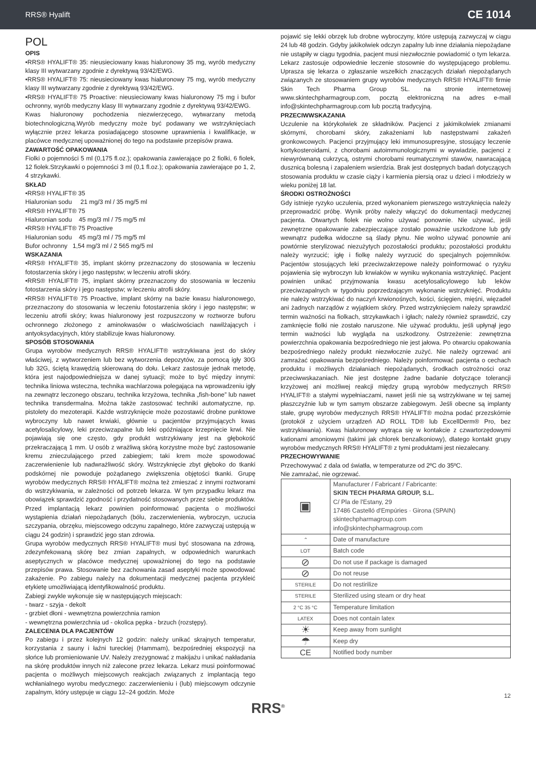RRS® Hyalift CE 1014
POL
OPIS
•RRS® HYALIFT® 35: nieusieciowany kwas hialuronowy 35 mg, wyrób medyczny klasy III wytwarzany zgodnie z dyrektywą 93/42/EWG.
•RRS® HYALIFT® 75: nieusieciowany kwas hialuronowy 75 mg, wyrób medyczny klasy III wytwarzany zgodnie z dyrektywą 93/42/EWG.
•RRS® HYALIFT® 75 Proactive: nieusieciowany kwas hialuronowy 75 mg i bufor ochronny, wyrób medyczny klasy III wytwarzany zgodnie z dyrektywą 93/42/EWG.
Kwas hialuronowy pochodzenia niezwierzęcego, wytwarzany metodą biotechnologiczną.Wyrób medyczny może być podawany we wstrzyknięciach wyłącznie przez lekarza posiadającego stosowne uprawnienia i kwalifikacje, w placówce medycznej upoważnionej do tego na podstawie przepisów prawa.
ZAWARTOŚĆ OPAKOWANIA
Fiolki o pojemności 5 ml (0,175 fl.oz.); opakowania zawierające po 2 fiolki, 6 fiolek, 12 fiolek.Strzykawki o pojemności 3 ml (0,1 fl.oz.); opakowania zawierające po 1, 2, 4 strzykawki.
SKŁAD
•RRS® HYALIFT® 35
Hialuronian sodu 21 mg/3 ml / 35 mg/5 ml
•RRS® HYALIFT® 75
Hialuronian sodu 45 mg/3 ml / 75 mg/5 ml
•RRS® HYALIFT® 75 Proactive
Hialuronian sodu 45 mg/3 ml / 75 mg/5 ml
Bufor ochronny 1,54 mg/3 ml / 2 565 mg/5 ml
WSKAZANIA
•RRS® HYALIFT® 35, implant skórny przeznaczony do stosowania w leczeniu fotostarzenia skóry i jego następstw; w leczeniu atrofii skóry.
•RRS® HYALIFT® 75, implant skórny przeznaczony do stosowania w leczeniu fotostarzenia skóry i jego następstw; w leczeniu atrofii skóry.
•RRS® HYALIFT® 75 Proactive, implant skórny na bazie kwasu hialuronowego, przeznaczony do stosowania w leczeniu fotostarzenia skóry i jego następstw; w leczeniu atrofii skóry; kwas hialuronowy jest rozpuszczony w roztworze buforu ochronnego złożonego z aminokwasów o właściwościach nawilżających i antyoksydacyjnych, który stabilizuje kwas hialuronowy.
SPOSÓB STOSOWANIA
Grupa wyrobów medycznych RRS® HYALIFT® wstrzykiwana jest do skóry właściwej, z wytworzeniem lub bez wytworzenia depozytów, za pomocą igły 30G lub 32G, ściętą krawędzią skierowaną do dołu. Lekarz zastosuje jednak metodę, która jest najodpowiedniejsza w danej sytuacji; może to być między innymi: technika liniowa wsteczna, technika wachlarzowa polegająca na wprowadzeniu igły na zewnątrz leczonego obszaru, technika krzyżowa, technika „fish-bone” lub nawet technika transdermalna. Można także zastosować techniki automatyczne, np. pistolety do mezoterapii. Każde wstrzyknięcie może pozostawić drobne punktowe wybroczyny lub nawet krwiaki, głównie u pacjentów przyjmujących kwas acetylosalicylowy, leki przeciwzapalne lub leki opóźniające krzepnięcie krwi. Nie pojawiają się one często, gdy produkt wstrzykiwany jest na głębokość przekraczającą 1 mm. U osób z wrażliwą skórą korzystne może być zastosowanie kremu znieczulającego przed zabiegiem; taki krem może spowodować zaczerwienienie lub nadwrażliwość skóry. Wstrzyknięcie zbyt głęboko do tkanki podskórnej nie powoduje pożądanego zwiększenia objętości tkanki. Grupę wyrobów medycznych RRS® HYALIFT® można też zmieszać z innymi roztworami do wstrzykiwania, w zależności od potrzeb lekarza. W tym przypadku lekarz ma obowiązek sprawdzić zgodność i przydatność stosowanych przez siebie produktów. Przed implantacją lekarz powinien poinformować pacjenta o możliwości wystąpienia działań niepożądanych (bólu, zaczerwienienia, wybroczyn, uczucia szczypania, obrzęku, miejscowego odczynu zapalnego, które zazwyczaj ustępują w ciągu 24 godzin) i sprawdzić jego stan zdrowia.
Grupa wyrobów medycznych RRS® HYALIFT® musi być stosowana na zdrową, zdezynfekowaną skórę bez zmian zapalnych, w odpowiednich warunkach aseptycznych w placówce medycznej upoważnionej do tego na podstawie przepisów prawa. Stosowanie bez zachowania zasad aseptyki może spowodować zakażenie. Po zabiegu należy na dokumentacji medycznej pacjenta przykleić etykietę umożliwiającą identyfikowalność produktu.
Zabiegi zwykle wykonuje się w następujących miejscach:
- twarz - szyja - dekolt
- grzbiet dłoni - wewnętrzna powierzchnia ramion
- wewnętrzna powierzchnia ud - okolica pępka - brzuch (rozstępy).
ZALECENIA DLA PACJENTÓW
Po zabiegu i przez kolejnych 12 godzin: należy unikać skrajnych temperatur, korzystania z sauny i łaźni tureckiej (Hammam), bezpośredniej ekspozycji na słońce lub promieniowanie UV. Należy zrezygnować z makijażu i unikać nakładania na skórę produktów innych niż zalecone przez lekarza. Lekarz musi poinformować pacjenta o możliwych miejscowych reakcjach związanych z implantacją tego wchłanialnego wyrobu medycznego: zaczerwienieniu i (lub) miejscowym odczynie zapalnym, który ustępuje w ciągu 12–24 godzin. Może
pojawić się lekki obrzęk lub drobne wybroczyny, które ustępują zazwyczaj w ciągu 24 lub 48 godzin. Gdyby jakikolwiek odczyn zapalny lub inne działania niepożądane nie ustąpiły w ciągu tygodnia, pacjent musi niezwłocznie powiadomić o tym lekarza. Lekarz zastosuje odpowiednie leczenie stosownie do występującego problemu. Uprasza się lekarza o zgłaszanie wszelkich znaczących działań niepożądanych związanych ze stosowaniem grupy wyrobów medycznych RRS® HYALIFT® firmie Skin Tech Pharma Group SL. na stronie internetowej www.skintechpharmagroup.com, pocztą elektroniczną na adres e-mail info@skintechpharmagroup.com lub pocztą tradycyjną.
PRZECIWWSKAZANIA
Uczulenie na którykolwiek ze składników. Pacjenci z jakimikolwiek zmianami skórnymi, chorobami skóry, zakażeniami lub następstwami zakażeń gronkowcowych. Pacjenci przyjmujący leki immunosupresyjne, stosujący leczenie kortykosteroidami, z chorobami autoimmunologicznymi w wywiadzie, pacjenci z niewyrównaną cukrzycą, ostrymi chorobami reumatycznymi stawów, nawracającą dusznicą bolesną i zapaleniem wsierdzia. Brak jest dostępnych badań dotyczących stosowania produktu w czasie ciąży i karmienia piersią oraz u dzieci i młodzieży w wieku poniżej 18 lat.
ŚRODKI OSTROŻNOŚCI
Gdy istnieje ryzyko uczulenia, przed wykonaniem pierwszego wstrzyknięcia należy przeprowadzić próbę. Wynik próby należy włączyć do dokumentacji medycznej pacjenta. Otwartych fiolek nie wolno używać ponownie. Nie używać, jeśli zewnętrzne opakowanie zabezpieczające zostało poważnie uszkodzone lub gdy wewnątrz pudełka widoczne są ślady płynu. Nie wolno używać ponownie ani powtórnie sterylizować niezużytych pozostałości produktu; pozostałości produktu należy wyrzucić; igłę i fiolkę należy wyrzucić do specjalnych pojemników. Pacjentów stosujących leki przeciwzakrzepowe należy poinformować o ryzyku pojawienia się wybroczyn lub krwiaków w wyniku wykonania wstrzyknięć. Pacjent powinien unikać przyjmowania kwasu acetylosalicylowego lub leków przeciwzapalnych w tygodniu poprzedzającym wykonanie wstrzyknięć. Produktu nie należy wstrzykiwać do naczyń krwionośnych, kości, ścięgien, mięśni, więzadeł ani żadnych narządów z wyjątkiem skóry. Przed wstrzyknięciem należy sprawdzić termin ważności na fiolkach, strzykawkach i igłach; należy również sprawdzić, czy zamknięcie fiolki nie zostało naruszone. Nie używać produktu, jeśli upłynął jego termin ważności lub wygląda na uszkodzony. Ostrzeżenie: zewnętrzna powierzchnia opakowania bezpośredniego nie jest jałowa. Po otwarciu opakowania bezpośredniego należy produkt niezwłocznie zużyć. Nie należy ogrzewać ani zamrażać opakowania bezpośredniego. Należy poinformować pacjenta o cechach produktu i możliwych działaniach niepożądanych, środkach ostrożności oraz przeciwwskazaniach. Nie jest dostępne żadne badanie dotyczące tolerancji krzyżowej ani możliwej reakcji między grupą wyrobów medycznych RRS® HYALIFT® a stałymi wypełniaczami, nawet jeśli nie są wstrzykiwane w tej samej płaszczyźnie lub w tym samym obszarze zabiegowym. Jeśli obecne są implanty stałe, grupę wyrobów medycznych RRS® HYALIFT® można podać przezskórnie (protokół z użyciem urządzeń AD ROLL TD® lub ExcellDerm® Pro, bez wstrzykiwania). Kwas hialuronowy wytrąca się w kontakcie z czwartorzędowymi kationami amoniowymi (takimi jak chlorek benzalkoniowy), dlatego kontakt grupy wyrobów medycznych RRS® HYALIFT® z tymi produktami jest niezalecany.
PRZECHOWYWANIE
Przechowywać z dala od światła, w temperaturze od 2ºC do 35ºC.
Nie zamrażać, nie ogrzewać.
| ▣ | Manufacturer / Fabricant / Fabricante: SKIN TECH PHARMA GROUP, S.L. C/ Pla de l'Estany, 29 17486 Castelló d'Empúries · Girona (SPAIN) skintechpharmagroup.com info@skintechpharmagroup.com |
| ⌃ | Date of manufacture |
| LOT | Batch code |
| ⊘ | Do not use if package is damaged |
| ⊘ | Do not reuse |
| STERILE | Do not restirilize |
| STERILE | Sterilized using steam or dry heat |
| 2 °C 35 °C | Temperature limitation |
| LATEX | Does not contain latex |
| ☀ | Keep away from sunlight |
| ☂ | Keep dry |
| CE | Notified body number |
12
RRS<sup>®</sup>